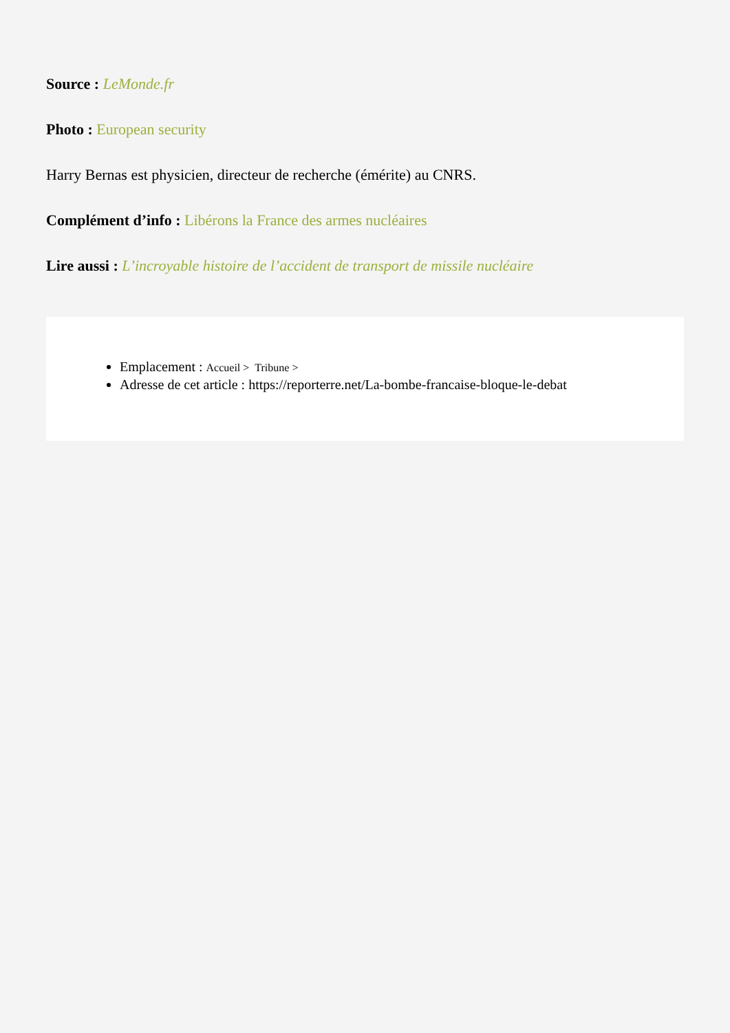Source : LeMonde.fr
Photo : European security
Harry Bernas est physicien, directeur de recherche (émérite) au CNRS.
Complément d’info : Libérons la France des armes nucléaires
Lire aussi : L’incroyable histoire de l’accident de transport de missile nucléaire
Emplacement : Accueil > Tribune >
Adresse de cet article : https://reporterre.net/La-bombe-francaise-bloque-le-debat